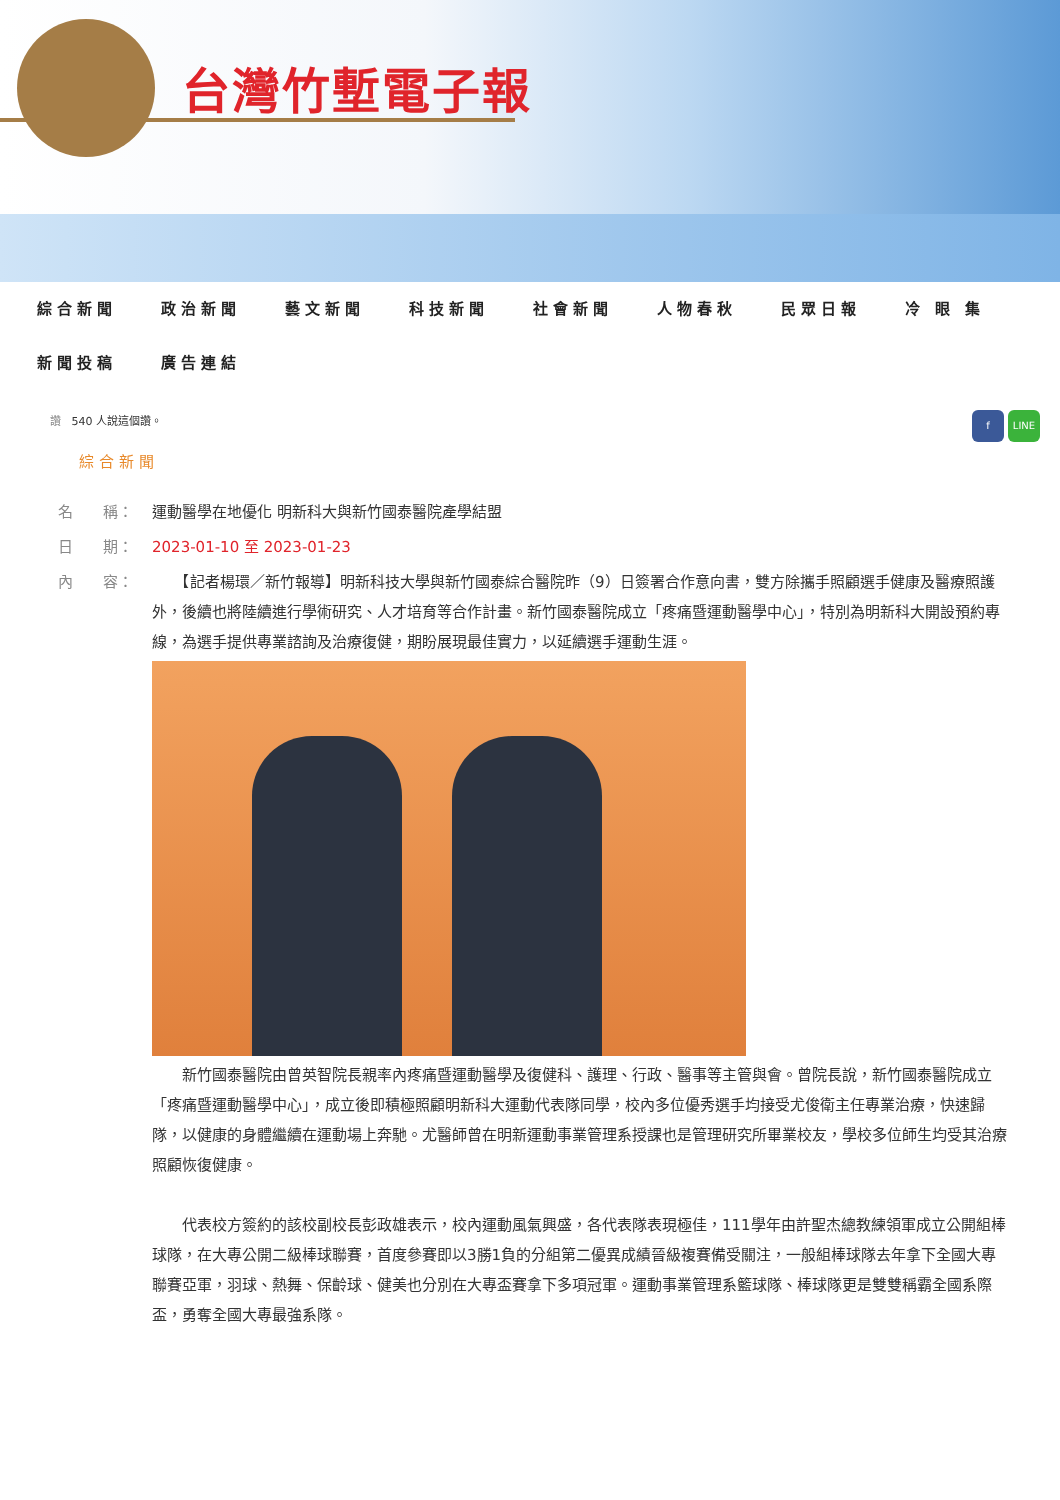台灣竹塹電子報
綜合新聞 政治新聞 藝文新聞 科技新聞 社會新聞 人物春秋 民眾日報 冷 眼 集 新聞投稿 廣告連結
讚 540 人說這個讚。
f LINE
綜合新聞
名　　稱： 運動醫學在地優化 明新科大與新竹國泰醫院產學結盟
日　　期： 2023-01-10 至 2023-01-23
內　　容：
　　【記者楊環／新竹報導】明新科技大學與新竹國泰綜合醫院昨（9）日簽署合作意向書，雙方除攜手照顧選手健康及醫療照護外，後續也將陸續進行學術研究、人才培育等合作計畫。新竹國泰醫院成立「疼痛暨運動醫學中心」，特別為明新科大開設預約專線，為選手提供專業諮詢及治療復健，期盼展現最佳實力，以延續選手運動生涯。
　　新竹國泰醫院由曾英智院長親率內疼痛暨運動醫學及復健科、護理、行政、醫事等主管與會。曾院長說，新竹國泰醫院成立「疼痛暨運動醫學中心」，成立後即積極照顧明新科大運動代表隊同學，校內多位優秀選手均接受尤俊衛主任專業治療，快速歸隊，以健康的身體繼續在運動場上奔馳。尤醫師曾在明新運動事業管理系授課也是管理研究所畢業校友，學校多位師生均受其治療照顧恢復健康。
　　代表校方簽約的該校副校長彭政雄表示，校內運動風氣興盛，各代表隊表現極佳，111學年由許聖杰總教練領軍成立公開組棒球隊，在大專公開二級棒球聯賽，首度參賽即以3勝1負的分組第二優異成績晉級複賽備受關注，一般組棒球隊去年拿下全國大專聯賽亞軍，羽球、熱舞、保齡球、健美也分別在大專盃賽拿下多項冠軍。運動事業管理系籃球隊、棒球隊更是雙雙稱霸全國系際盃，勇奪全國大專最強系隊。